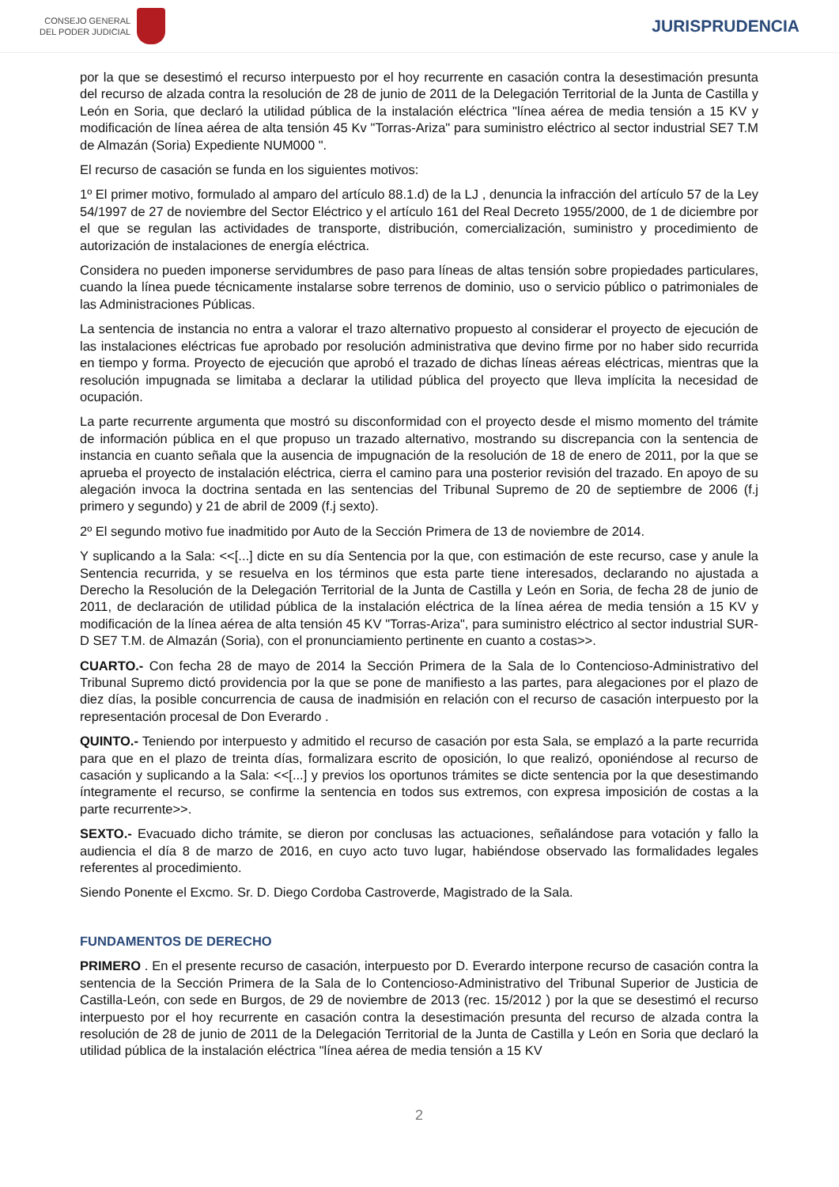CONSEJO GENERAL
DEL PODER JUDICIAL
JURISPRUDENCIA
por la que se desestimó el recurso interpuesto por el hoy recurrente en casación contra la desestimación presunta del recurso de alzada contra la resolución de 28 de junio de 2011 de la Delegación Territorial de la Junta de Castilla y León en Soria, que declaró la utilidad pública de la instalación eléctrica "línea aérea de media tensión a 15 KV y modificación de línea aérea de alta tensión 45 Kv "Torras-Ariza" para suministro eléctrico al sector industrial SE7 T.M de Almazán (Soria) Expediente NUM000 ".
El recurso de casación se funda en los siguientes motivos:
1º El primer motivo, formulado al amparo del artículo 88.1.d) de la LJ , denuncia la infracción del artículo 57 de la Ley 54/1997 de 27 de noviembre del Sector Eléctrico y el artículo 161 del Real Decreto 1955/2000, de 1 de diciembre por el que se regulan las actividades de transporte, distribución, comercialización, suministro y procedimiento de autorización de instalaciones de energía eléctrica.
Considera no pueden imponerse servidumbres de paso para líneas de altas tensión sobre propiedades particulares, cuando la línea puede técnicamente instalarse sobre terrenos de dominio, uso o servicio público o patrimoniales de las Administraciones Públicas.
La sentencia de instancia no entra a valorar el trazo alternativo propuesto al considerar el proyecto de ejecución de las instalaciones eléctricas fue aprobado por resolución administrativa que devino firme por no haber sido recurrida en tiempo y forma. Proyecto de ejecución que aprobó el trazado de dichas líneas aéreas eléctricas, mientras que la resolución impugnada se limitaba a declarar la utilidad pública del proyecto que lleva implícita la necesidad de ocupación.
La parte recurrente argumenta que mostró su disconformidad con el proyecto desde el mismo momento del trámite de información pública en el que propuso un trazado alternativo, mostrando su discrepancia con la sentencia de instancia en cuanto señala que la ausencia de impugnación de la resolución de 18 de enero de 2011, por la que se aprueba el proyecto de instalación eléctrica, cierra el camino para una posterior revisión del trazado. En apoyo de su alegación invoca la doctrina sentada en las sentencias del Tribunal Supremo de 20 de septiembre de 2006 (f.j primero y segundo) y 21 de abril de 2009 (f.j sexto).
2º El segundo motivo fue inadmitido por Auto de la Sección Primera de 13 de noviembre de 2014.
Y suplicando a la Sala: <<[...] dicte en su día Sentencia por la que, con estimación de este recurso, case y anule la Sentencia recurrida, y se resuelva en los términos que esta parte tiene interesados, declarando no ajustada a Derecho la Resolución de la Delegación Territorial de la Junta de Castilla y León en Soria, de fecha 28 de junio de 2011, de declaración de utilidad pública de la instalación eléctrica de la línea aérea de media tensión a 15 KV y modificación de la línea aérea de alta tensión 45 KV "Torras-Ariza", para suministro eléctrico al sector industrial SUR-D SE7 T.M. de Almazán (Soria), con el pronunciamiento pertinente en cuanto a costas>>.
CUARTO.- Con fecha 28 de mayo de 2014 la Sección Primera de la Sala de lo Contencioso-Administrativo del Tribunal Supremo dictó providencia por la que se pone de manifiesto a las partes, para alegaciones por el plazo de diez días, la posible concurrencia de causa de inadmisión en relación con el recurso de casación interpuesto por la representación procesal de Don Everardo .
QUINTO.- Teniendo por interpuesto y admitido el recurso de casación por esta Sala, se emplazó a la parte recurrida para que en el plazo de treinta días, formalizara escrito de oposición, lo que realizó, oponiéndose al recurso de casación y suplicando a la Sala: <<[...] y previos los oportunos trámites se dicte sentencia por la que desestimando íntegramente el recurso, se confirme la sentencia en todos sus extremos, con expresa imposición de costas a la parte recurrente>>.
SEXTO.- Evacuado dicho trámite, se dieron por conclusas las actuaciones, señalándose para votación y fallo la audiencia el día 8 de marzo de 2016, en cuyo acto tuvo lugar, habiéndose observado las formalidades legales referentes al procedimiento.
Siendo Ponente el Excmo. Sr. D. Diego Cordoba Castroverde, Magistrado de la Sala.
FUNDAMENTOS DE DERECHO
PRIMERO . En el presente recurso de casación, interpuesto por D. Everardo interpone recurso de casación contra la sentencia de la Sección Primera de la Sala de lo Contencioso-Administrativo del Tribunal Superior de Justicia de Castilla-León, con sede en Burgos, de 29 de noviembre de 2013 (rec. 15/2012 ) por la que se desestimó el recurso interpuesto por el hoy recurrente en casación contra la desestimación presunta del recurso de alzada contra la resolución de 28 de junio de 2011 de la Delegación Territorial de la Junta de Castilla y León en Soria que declaró la utilidad pública de la instalación eléctrica "línea aérea de media tensión a 15 KV
2